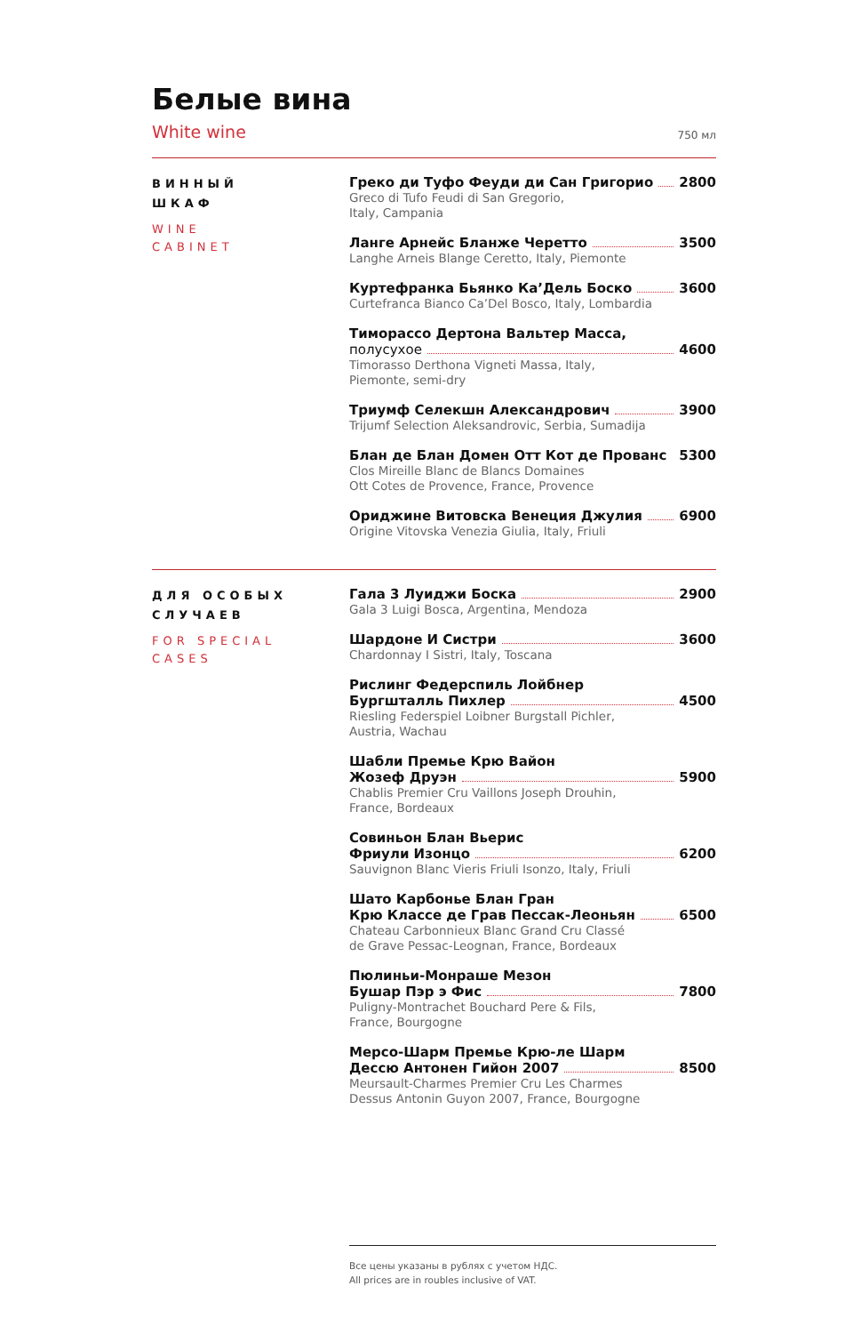Белые вина
White wine 750 мл
ВИННЫЙ
ШКАФ
WINE
CABINET
Греко ди Туфо Феуди ди Сан Григорио 2800
Greco di Tufo Feudi di San Gregorio,
Italy, Campania
Ланге Арнейс Бланже Черетто 3500
Langhe Arneis Blange Ceretto, Italy, Piemonte
Куртефранка Бьянко Ка’Дель Боско 3600
Curtefranca Bianco Ca’Del Bosco, Italy, Lombardia
Тиморассо Дертона Вальтер Масса,
полусухое 4600
Timorasso Derthona Vigneti Massa, Italy,
Piemonte, semi-dry
Триумф Селекшн Александрович 3900
Trijumf Selection Aleksandrovic, Serbia, Sumadija
Блан де Блан Домен Отт Кот де Прованс 5300
Clos Mireille Blanc de Blancs Domaines
Ott Cotes de Provence, France, Provence
Ориджине Витовска Венеция Джулия 6900
Origine Vitovska Venezia Giulia, Italy, Friuli
ДЛЯ ОСОБЫХ
СЛУЧАЕВ
FOR SPECIAL
CASES
Гала 3 Луиджи Боска 2900
Gala 3 Luigi Bosca, Argentina, Mendoza
Шардоне И Систри 3600
Chardonnay I Sistri, Italy, Toscana
Рислинг Федерспиль Лойбнер
Бургшталль Пихлер 4500
Riesling Federspiel Loibner Burgstall Pichler,
Austria, Wachau
Шабли Премье Крю Вайон
Жозеф Друэн 5900
Chablis Premier Cru Vaillons Joseph Drouhin,
France, Bordeaux
Совиньон Блан Вьерис
Фриули Изонцо 6200
Sauvignon Blanc Vieris Friuli Isonzo, Italy, Friuli
Шато Карбонье Блан Гран
Крю Классе де Грав Пессак-Леоньян 6500
Chateau Carbonnieux Blanc Grand Cru Classé
de Grave Pessac-Leognan, France, Bordeaux
Пюлиньи-Монраше Мезон
Бушар Пэр э Фис 7800
Puligny-Montrachet Bouchard Pere & Fils,
France, Bourgogne
Мерсо-Шарм Премье Крю-ле Шарм
Дессю Антонен Гийон 2007 8500
Meursault-Charmes Premier Cru Les Charmes
Dessus Antonin Guyon 2007, France, Bourgogne
Все цены указаны в рублях с учетом НДС.
All prices are in roubles inclusive of VAT.